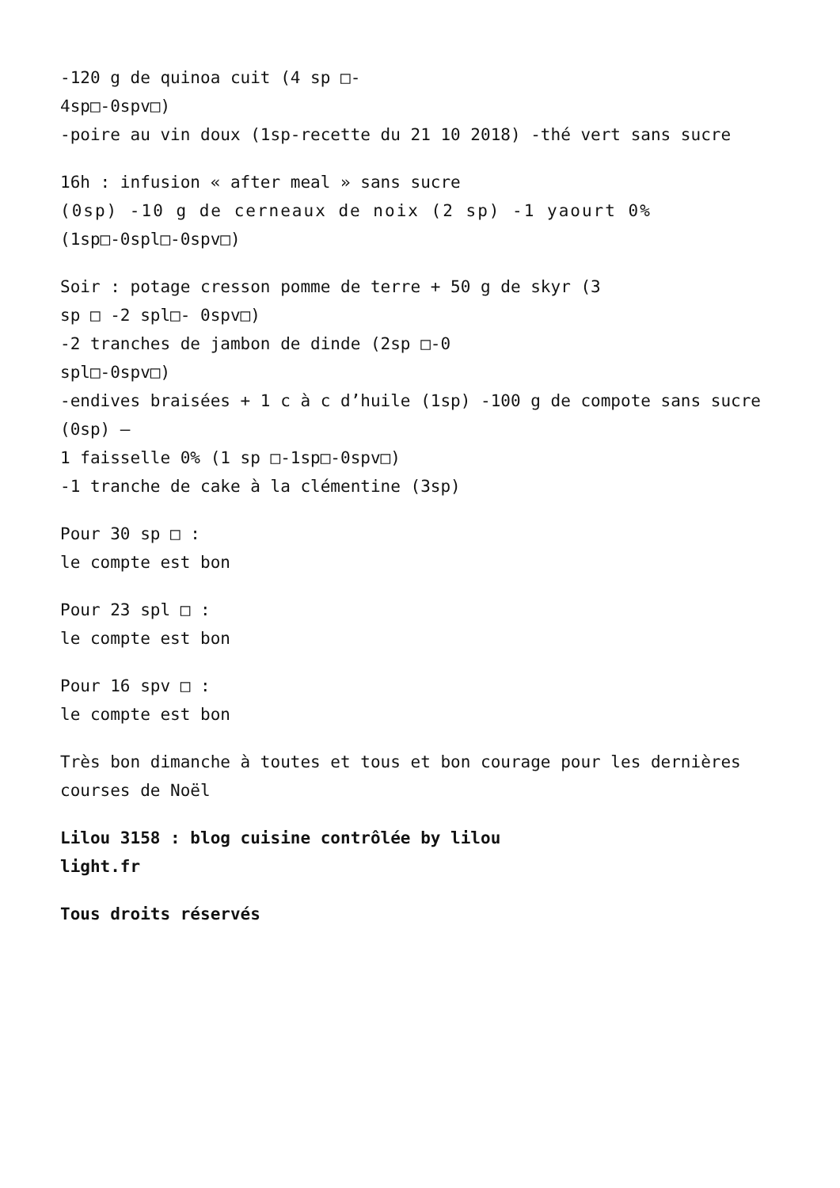-120 g de quinoa cuit (4 sp □-
4sp□-0spv□)
-poire au vin doux (1sp-recette du 21 10 2018) -thé vert sans sucre
16h : infusion « after meal » sans sucre
(0sp) -10 g de cerneaux de noix (2 sp) -1 yaourt 0%
(1sp□-0spl□-0spv□)
Soir : potage cresson pomme de terre + 50 g de skyr (3
sp □ -2 spl□- 0spv□)
-2 tranches de jambon de dinde (2sp □-0
spl□-0spv□)
-endives braisées + 1 c à c d’huile (1sp) -100 g de compote sans sucre (0sp) –
1 faisselle 0% (1 sp □-1sp□-0spv□)
-1 tranche de cake à la clémentine (3sp)
Pour 30 sp □ :
le compte est bon
Pour 23 spl □ :
le compte est bon
Pour 16 spv □ :
le compte est bon
Très bon dimanche à toutes et tous et bon courage pour les dernières courses de Noël
Lilou 3158 : blog cuisine contrôlée by lilou
light.fr
Tous droits réservés